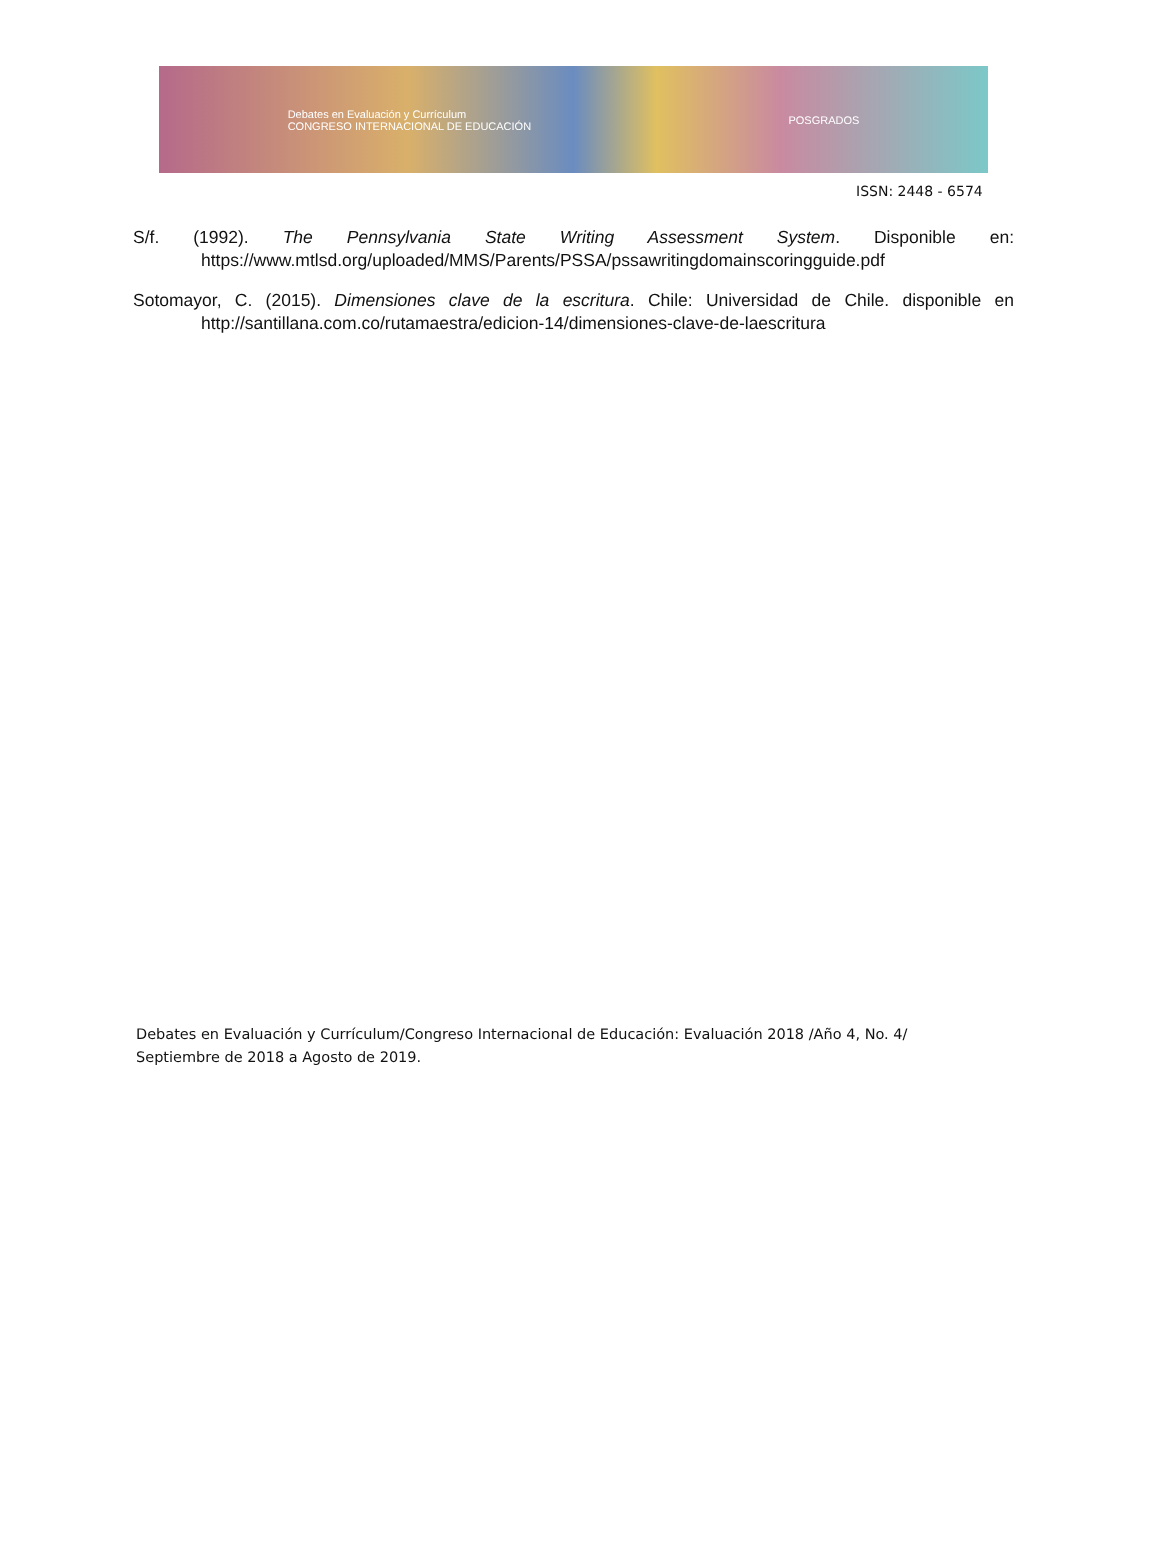Debates en Evaluación y Currículum
CONGRESO INTERNACIONAL DE EDUCACIÓN POSGRADOS
ISSN: 2448 - 6574
S/f. (1992). The Pennsylvania State Writing Assessment System. Disponible en: https://www.mtlsd.org/uploaded/MMS/Parents/PSSA/pssawritingdomainscoringguide.pdf
Sotomayor, C. (2015). Dimensiones clave de la escritura. Chile: Universidad de Chile. disponible en http://santillana.com.co/rutamaestra/edicion-14/dimensiones-clave-de-laescritura
Debates en Evaluación y Currículum/Congreso Internacional de Educación: Evaluación 2018 /Año 4, No. 4/ Septiembre de 2018 a Agosto de 2019.